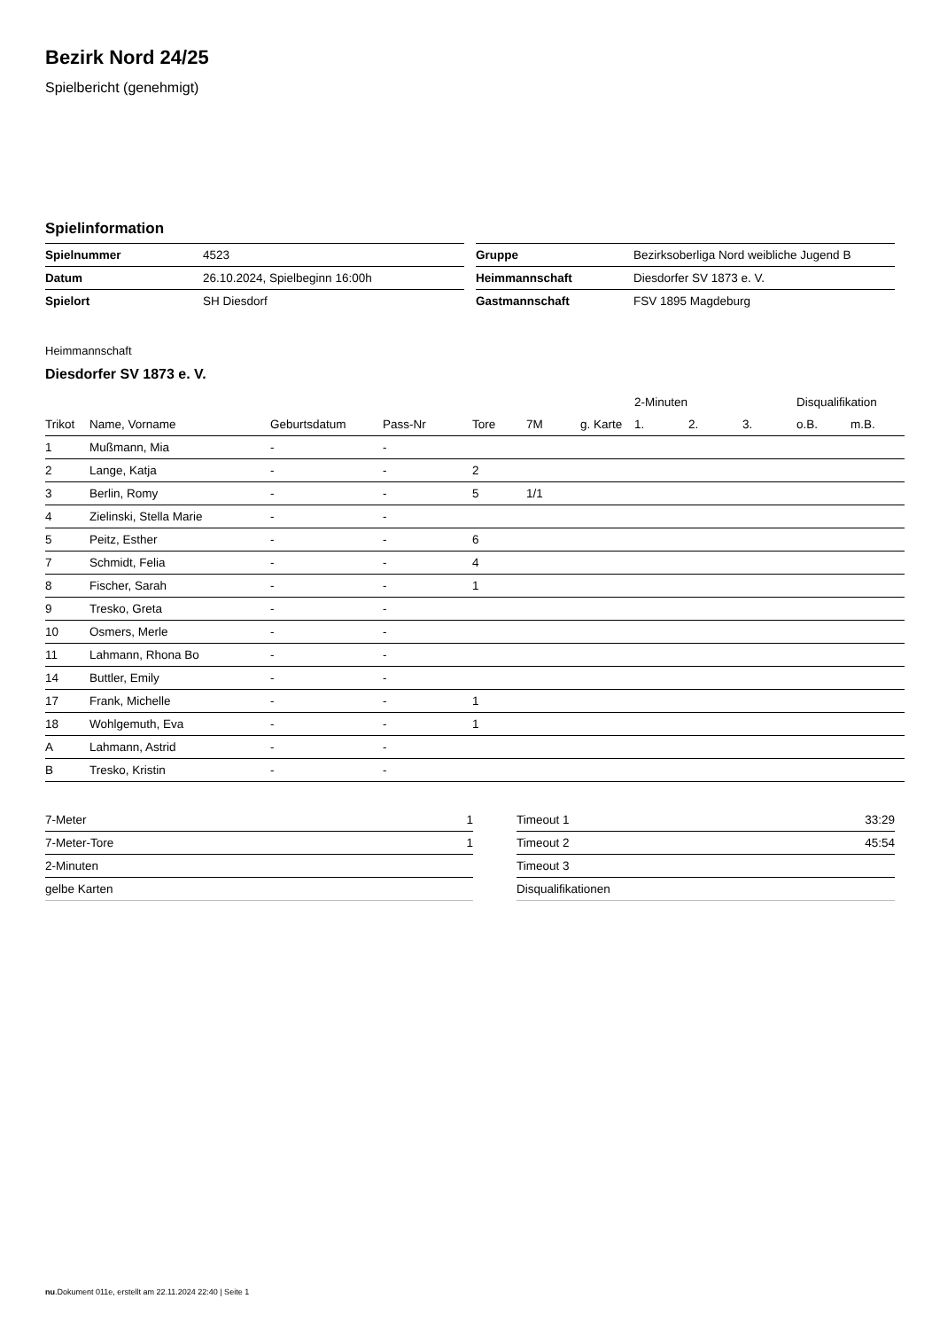Bezirk Nord 24/25
Spielbericht (genehmigt)
Spielinformation
| Spielnummer | 4523 |
| Datum | 26.10.2024, Spielbeginn 16:00h |
| Spielort | SH Diesdorf |
| Gruppe | Bezirksoberliga Nord weibliche Jugend B |
| Heimmannschaft | Diesdorfer SV 1873 e. V. |
| Gastmannschaft | FSV 1895 Magdeburg |
Heimmannschaft
Diesdorfer SV 1873 e. V.
| | | | | | | | 2-Minuten | | | Disqualifikation | |
| --- | --- | --- | --- | --- | --- | --- | --- | --- | --- | --- | --- |
| Trikot | Name, Vorname | Geburtsdatum | Pass-Nr | Tore | 7M | g. Karte | 1. | 2. | 3. | o.B. | m.B. |
| 1 | Mußmann, Mia | - | - | | | | | | | | |
| 2 | Lange, Katja | - | - | 2 | | | | | | | |
| 3 | Berlin, Romy | - | - | 5 | 1/1 | | | | | | |
| 4 | Zielinski, Stella Marie | - | - | | | | | | | | |
| 5 | Peitz, Esther | - | - | 6 | | | | | | | |
| 7 | Schmidt, Felia | - | - | 4 | | | | | | | |
| 8 | Fischer, Sarah | - | - | 1 | | | | | | | |
| 9 | Tresko, Greta | - | - | | | | | | | | |
| 10 | Osmers, Merle | - | - | | | | | | | | |
| 11 | Lahmann, Rhona Bo | - | - | | | | | | | | |
| 14 | Buttler, Emily | - | - | | | | | | | | |
| 17 | Frank, Michelle | - | - | 1 | | | | | | | |
| 18 | Wohlgemuth, Eva | - | - | 1 | | | | | | | |
| A | Lahmann, Astrid | - | - | | | | | | | | |
| B | Tresko, Kristin | - | - | | | | | | | | |
| 7-Meter | 1 |
| 7-Meter-Tore | 1 |
| 2-Minuten | |
| gelbe Karten | |
| Timeout 1 | 33:29 |
| Timeout 2 | 45:54 |
| Timeout 3 | |
| Disqualifikationen | |
nu.Dokument 011e, erstellt am 22.11.2024 22:40 | Seite 1